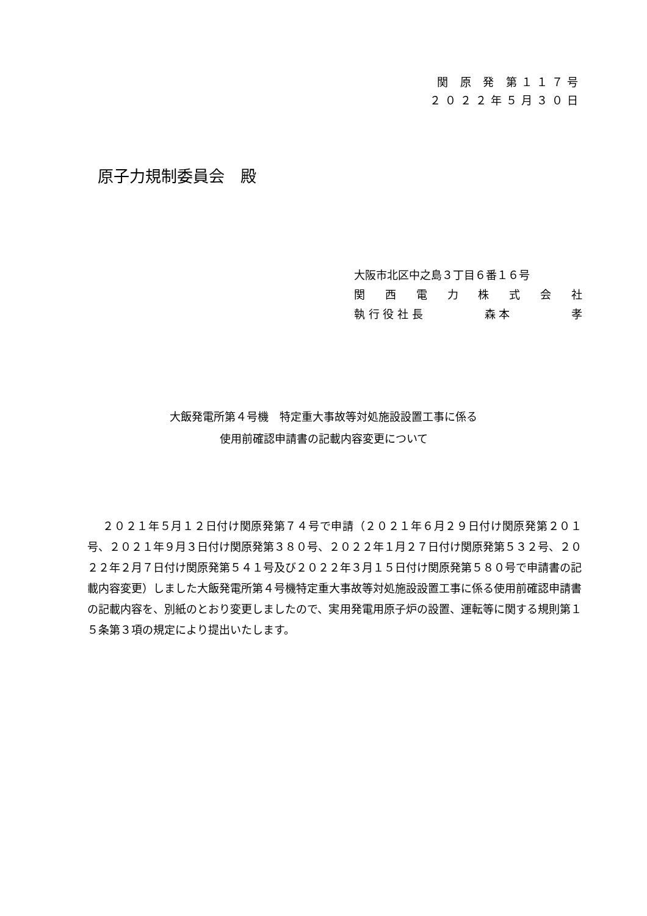関 原 発 第１１７号
２０２２年５月３０日
原子力規制委員会　殿
大阪市北区中之島３丁目６番１６号
関西電力株式会社
執 行 役 社 長 森 本 孝
大飯発電所第４号機　特定重大事故等対処施設設置工事に係る
使用前確認申請書の記載内容変更について
２０２１年５月１２日付け関原発第７４号で申請（２０２１年６月２９日付け関原発第２０１号、２０２１年９月３日付け関原発第３８０号、２０２２年１月２７日付け関原発第５３２号、２０２２年２月７日付け関原発第５４１号及び２０２２年３月１５日付け関原発第５８０号で申請書の記載内容変更）しました大飯発電所第４号機特定重大事故等対処施設設置工事に係る使用前確認申請書の記載内容を、別紙のとおり変更しましたので、実用発電用原子炉の設置、運転等に関する規則第１５条第３項の規定により提出いたします。